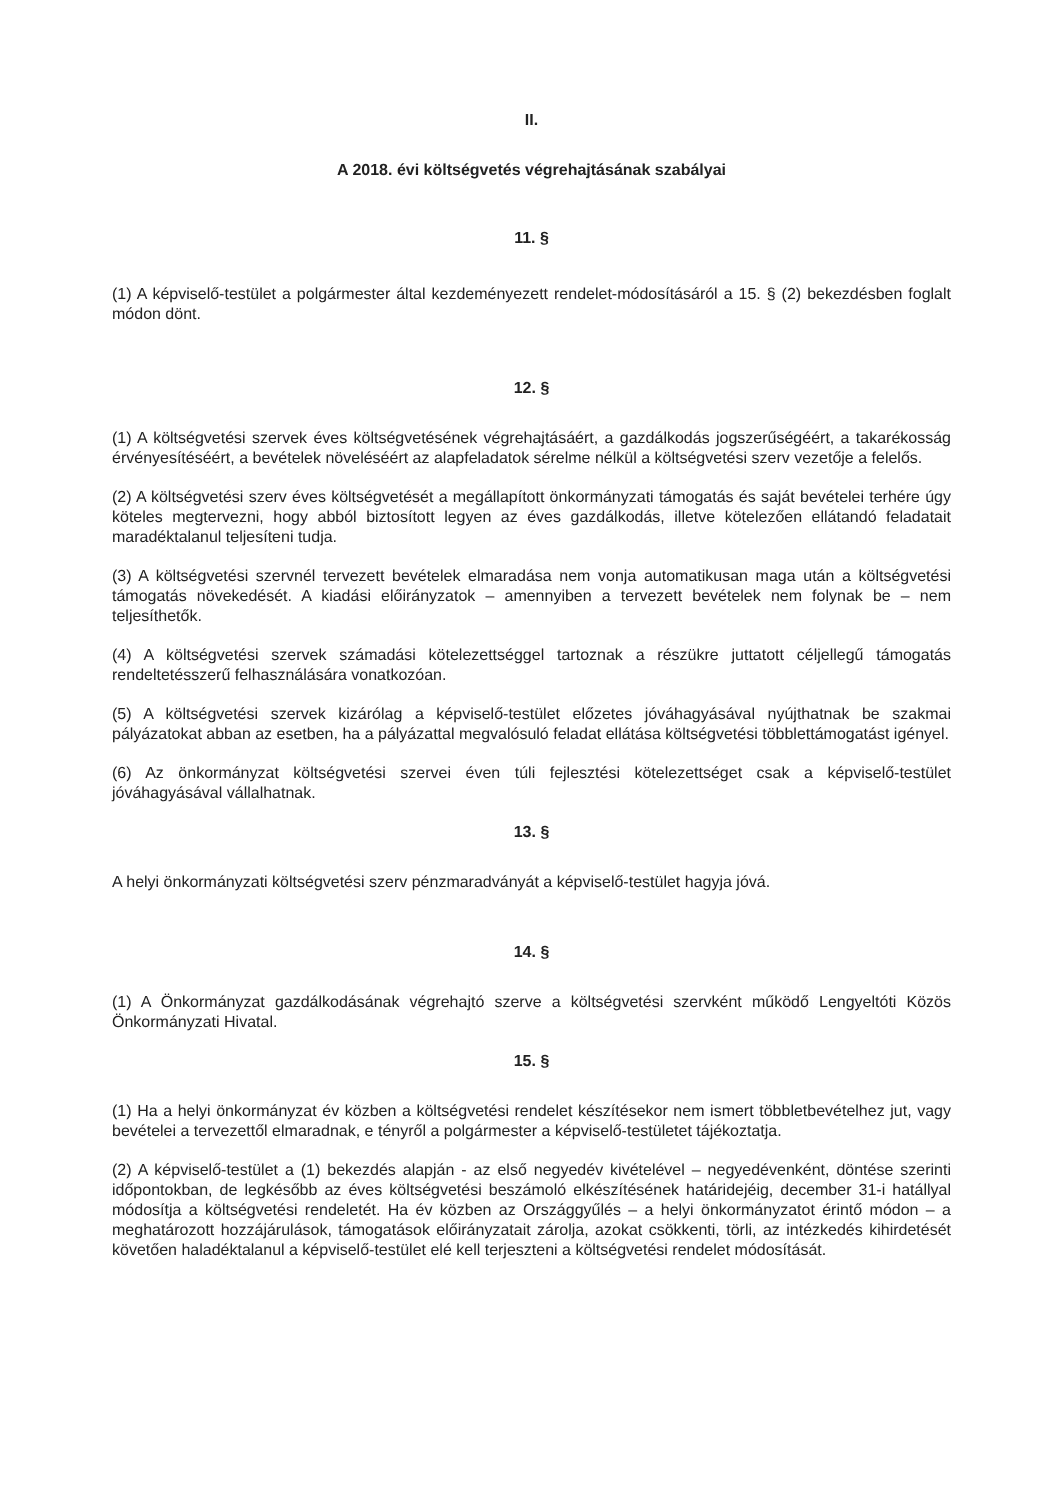II.
A 2018. évi költségvetés végrehajtásának szabályai
11. §
(1) A képviselő-testület a polgármester által kezdeményezett rendelet-módosításáról a 15. § (2) bekezdésben foglalt módon dönt.
12. §
(1) A költségvetési szervek éves költségvetésének végrehajtásáért, a gazdálkodás jogszerűségéért, a takarékosság érvényesítéséért, a bevételek növeléséért az alapfeladatok sérelme nélkül a költségvetési szerv vezetője a felelős.
(2) A költségvetési szerv éves költségvetését a megállapított önkormányzati támogatás és saját bevételei terhére úgy köteles megtervezni, hogy abból biztosított legyen az éves gazdálkodás, illetve kötelezően ellátandó feladatait maradéktalanul teljesíteni tudja.
(3) A költségvetési szervnél tervezett bevételek elmaradása nem vonja automatikusan maga után a költségvetési támogatás növekedését. A kiadási előirányzatok – amennyiben a tervezett bevételek nem folynak be – nem teljesíthetők.
(4) A költségvetési szervek számadási kötelezettséggel tartoznak a részükre juttatott céljellegű támogatás rendeltetésszerű felhasználására vonatkozóan.
(5) A költségvetési szervek kizárólag a képviselő-testület előzetes jóváhagyásával nyújthatnak be szakmai pályázatokat abban az esetben, ha a pályázattal megvalósuló feladat ellátása költségvetési többlettámogatást igényel.
(6) Az önkormányzat költségvetési szervei éven túli fejlesztési kötelezettséget csak a képviselő-testület jóváhagyásával vállalhatnak.
13. §
A helyi önkormányzati költségvetési szerv pénzmaradványát a képviselő-testület hagyja jóvá.
14. §
(1) A Önkormányzat gazdálkodásának végrehajtó szerve a költségvetési szervként működő Lengyeltóti Közös Önkormányzati Hivatal.
15. §
(1) Ha a helyi önkormányzat év közben a költségvetési rendelet készítésekor nem ismert többletbevételhez jut, vagy bevételei a tervezettől elmaradnak, e tényről a polgármester a képviselő-testületet tájékoztatja.
(2) A képviselő-testület a (1) bekezdés alapján - az első negyedév kivételével – negyedévenként, döntése szerinti időpontokban, de legkésőbb az éves költségvetési beszámoló elkészítésének határidejéig, december 31-i hatállyal módosítja a költségvetési rendeletét. Ha év közben az Országgyűlés – a helyi önkormányzatot érintő módon – a meghatározott hozzájárulások, támogatások előirányzatait zárolja, azokat csökkenti, törli, az intézkedés kihirdetését követően haladéktalanul a képviselő-testület elé kell terjeszteni a költségvetési rendelet módosítását.